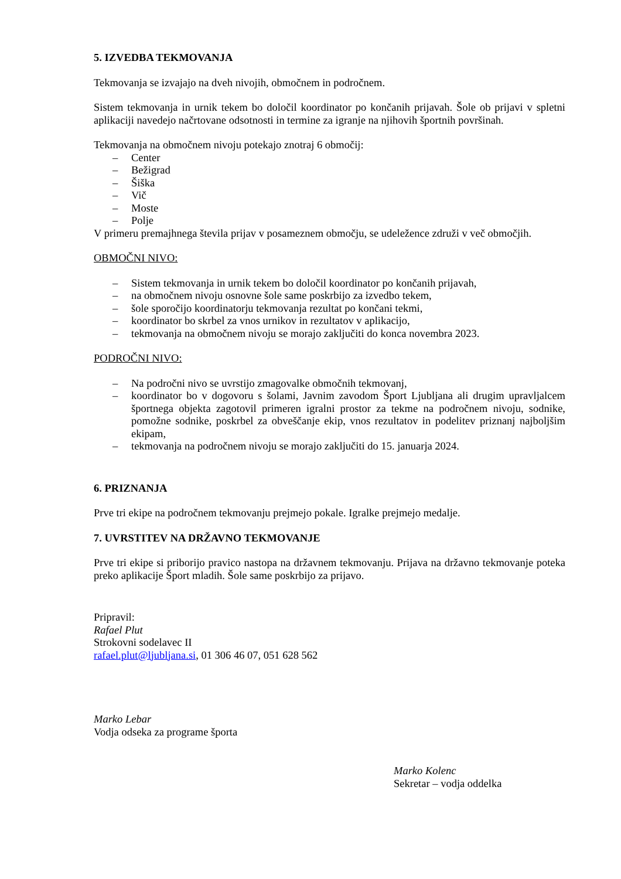5. IZVEDBA TEKMOVANJA
Tekmovanja se izvajajo na dveh nivojih, območnem in področnem.
Sistem tekmovanja in urnik tekem bo določil koordinator po končanih prijavah. Šole ob prijavi v spletni aplikaciji navedejo načrtovane odsotnosti in termine za igranje na njihovih športnih površinah.
Tekmovanja na območnem nivoju potekajo znotraj 6 območij:
– Center
– Bežigrad
– Šiška
– Vič
– Moste
– Polje
V primeru premajhnega števila prijav v posameznem območju, se udeležence združi v več območjih.
OBMOČNI NIVO:
– Sistem tekmovanja in urnik tekem bo določil koordinator po končanih prijavah,
– na območnem nivoju osnovne šole same poskrbijo za izvedbo tekem,
– šole sporočijo koordinatorju tekmovanja rezultat po končani tekmi,
– koordinator bo skrbel za vnos urnikov in rezultatov v aplikacijo,
– tekmovanja na območnem nivoju se morajo zaključiti do konca novembra 2023.
PODROČNI NIVO:
– Na področni nivo se uvrstijo zmagovalke območnih tekmovanj,
– koordinator bo v dogovoru s šolami, Javnim zavodom Šport Ljubljana ali drugim upravljalcem športnega objekta zagotovil primeren igralni prostor za tekme na področnem nivoju, sodnike, pomožne sodnike, poskrbel za obveščanje ekip, vnos rezultatov in podelitev priznanj najboljšim ekipam,
– tekmovanja na področnem nivoju se morajo zaključiti do 15. januarja 2024.
6. PRIZNANJA
Prve tri ekipe na področnem tekmovanju prejmejo pokale. Igralke prejmejo medalje.
7. UVRSTITEV NA DRŽAVNO TEKMOVANJE
Prve tri ekipe si priborijo pravico nastopa na državnem tekmovanju. Prijava na državno tekmovanje poteka preko aplikacije Šport mladih. Šole same poskrbijo za prijavo.
Pripravil:
Rafael Plut
Strokovni sodelavec II
rafael.plut@ljubljana.si, 01 306 46 07, 051 628 562
Marko Lebar
Vodja odseka za programe športa
Marko Kolenc
Sekretar – vodja oddelka